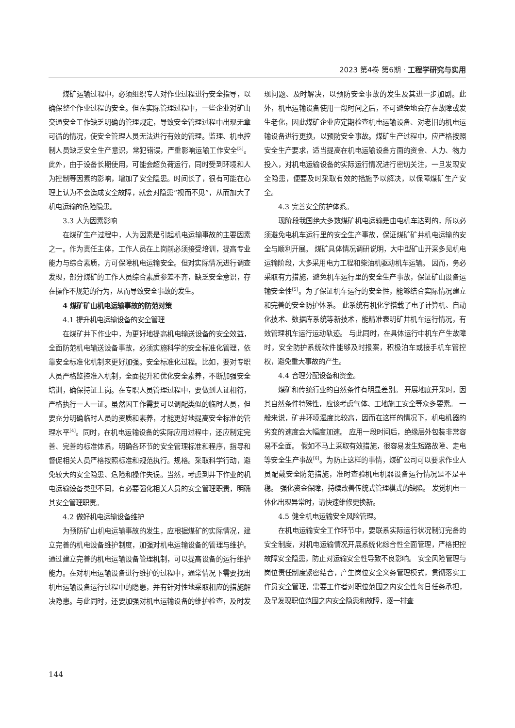2023 第4卷 第6期 · 工程学研究与实用
煤矿运输过程中，必须组织专人对作业过程进行安全指导，以确保整个作业过程的安全。但在实际管理过程中，一些企业对矿山交通安全工作缺乏明确的管理规定，导致安全管理过程中出现无章可循的情况，使安全管理人员无法进行有效的管理。监理、机电控制人员缺乏安全生产意识，常犯错误，严重影响运输工作安全<sup>[3]</sup>。此外，由于设备长期使用，可能会超负荷运行，同时受到环境和人为控制等因素的影响，增加了安全隐患。时间长了，很有可能在心理上认为不会造成安全故障，就会对隐患“视而不见”，从而加大了机电运输的危险隐患。
3.3 人为因素影响
在煤矿生产过程中，人为因素是引起机电运输事故的主要因素之一。作为责任主体，工作人员在上岗前必须接受培训，提高专业能力与综合素质，方可保障机电运输安全。但对实际情况进行调查发现，部分煤矿的工作人员综合素质参差不齐，缺乏安全意识，存在操作不规范的行为，从而导致安全事故的发生。
4 煤矿矿山机电运输事故的防范对策
4.1 提升机电运输设备的安全管理
在煤矿井下作业中，为更好地提高机电输送设备的安全效益，全面防范机电输送设备事故，必须实施科学的安全标准化管理，依靠安全标准化机制来更好加强。安全标准化过程。比如，要对专职人员严格监控准入机制，全面提升和优化安全素养，不断加强安全培训，确保持证上岗。在专职人员管理过程中，要做到人证相符，严格执行一人一证。虽然因工作需要可以调配类似的临时人员，但要充分明确临时人员的资质和素养，才能更好地提高安全标准的管理水平<sup>[4]</sup>。同时，在机电运输设备的实际应用过程中，还应制定完善、完善的标准体系，明确各环节的安全管理标准和程序，指导和督促相关人员严格按照标准和规范执行。规格。采取科学行动，避免较大的安全隐患、危险和操作失误。当然，考虑到井下作业的机电运输设备类型不同，有必要强化相关人员的安全管理职责，明确其安全管理职责。
4.2 做好机电运输设备维护
为预防矿山机电运输事故的发生，应根据煤矿的实际情况，建立完善的机电设备维护制度，加强对机电运输设备的管理与维护。通过建立完善的机电运输设备管理机制，可以提高设备的运行维护能力。在对机电运输设备进行维护的过程中，通常情况下需要找出机电运输设备运行过程中的隐患，并有针对性地采取相应的措施解决隐患。与此同时，还要加强对机电运输设备的维护检查，及时发现问题、及时解决，以预防安全事故的发生及其进一步加剧。此外，机电运输设备使用一段时间之后，不可避免地会存在故障或发生老化，因此煤矿企业应定期检查机电运输设备、对老旧的机电运输设备进行更换，以预防安全事故。煤矿生产过程中，应严格按照安全生产要求，适当提高在机电运输设备方面的资金、人力、物力投入，对机电运输设备的实际运行情况进行密切关注，一旦发现安全隐患，便要及时采取有效的措施予以解决，以保障煤矿生产安全。
4.3 完善安全防护体系。
现阶段我国绝大多数煤矿机电运输是由电机车达到的，所以必须避免电机车运行里的安全生产事故，保证煤矿矿井机电运输的安全与顺利开展。 煤矿具体情况调研说明，大中型矿山开采多见机电运输阶段，大多采用电力工程和柴油机驱动机车运输。 因而，务必采取有力措施，避免机车运行里的安全生产事故，保证矿山设备运输安全性<sup>[5]</sup>。为了保证机车运行的安全性，能够结合实际情况建立和完善的安全防护体系。 此系统有机化学搭载了电子计算机、自动化技术、数据库系统等新技术，能精准表明矿井机车运行情况，有效管理机车运行运动轨迹。 与此同时，在具体运行中机车产生故障时，安全防护系统软件能够及时报案，积极泊车或接手机车管控权，避免重大事故的产生。
4.4 合理分配设备和资金。
煤矿和传统行业的自然条件有明显差别。 开展地底开采时，因其自然条件特殊性，应该考虑气体、工地施工安全等众多要素。 一般来说，矿井环境湿度比较高，因而在这样的情况下，机电机器的劣变的速度会大幅度加速。 应用一段时间后，绝缘层外包装非常容易不全面。 假如不马上采取有效措施，很容易发生短路故障、走电等安全生产事故<sup>[6]</sup>。为防止这样的事情，煤矿公司可以要求作业人员配戴安全防范措施，准时查验机电机器设备运行情况是不是平稳。 强化资金保障，持续改善传统式管理模式的缺陷。 发觉机电一体化出现异常时，请快速维修更换新。
4.5 健全机电运输安全风险管理。
在机电运输安全工作环节中，要联系实际运行状况制订完备的安全制度，对机电运输情况开展系统化综合性全面管理，严格把控故障安全隐患，防止对运输安全性导致不良影响。 安全风险管理与岗位责任制度紧密结合，产生岗位安全义务管理模式，贯彻落实工作员安全管理，需要工作者对职位范围之内安全性每日任务承担，及早发现职位范围之内安全隐患和故障，逐一排查
144